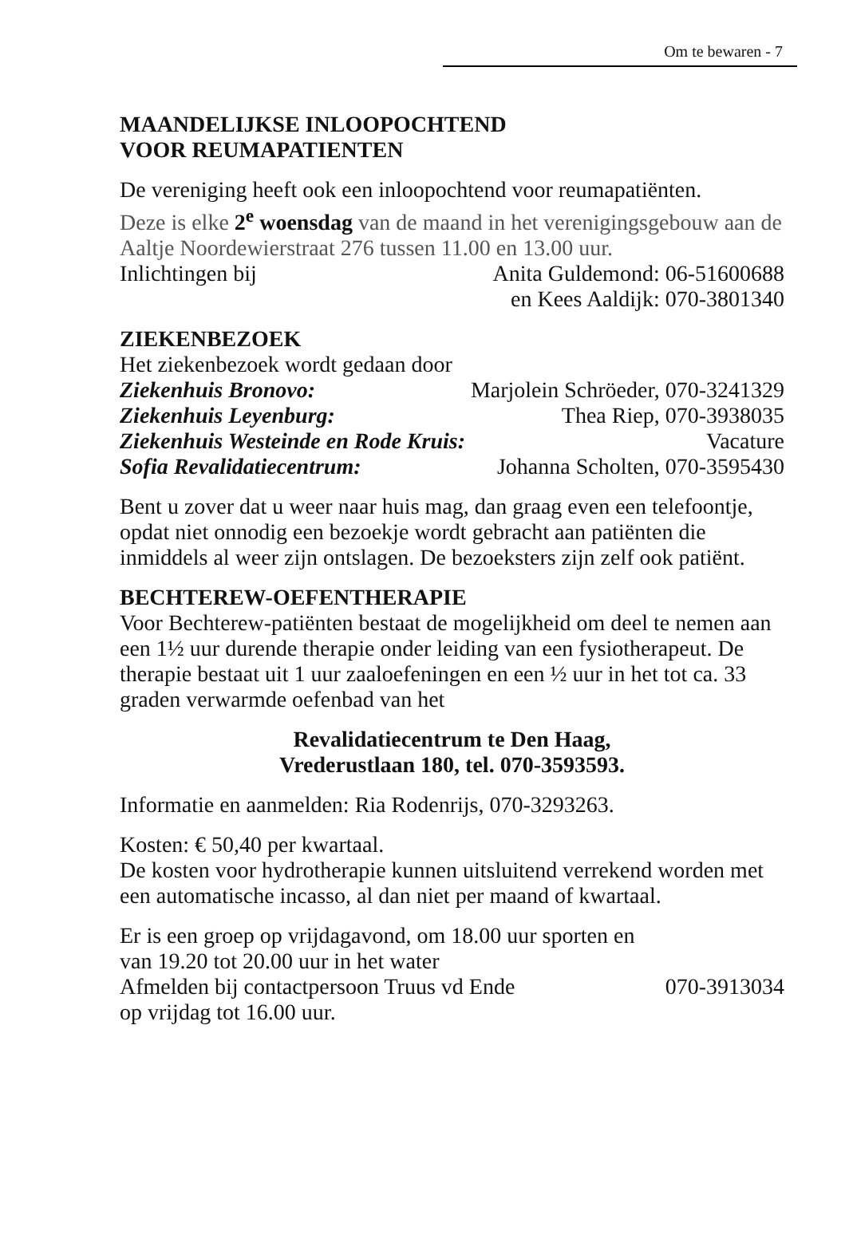Om te bewaren - 7
MAANDELIJKSE INLOOPOCHTEND
VOOR REUMAPATIENTEN
De vereniging heeft ook een inloopochtend voor reumapatiënten.
Deze is elke 2<sup>e</sup> woensdag van de maand in het verenigingsgebouw aan de Aaltje Noordewierstraat 276 tussen 11.00 en 13.00 uur.
Inlichtingen bij Anita Guldemond: 06-51600688
en Kees Aaldijk: 070-3801340
ZIEKENBEZOEK
Het ziekenbezoek wordt gedaan door
Ziekenhuis Bronovo: Marjolein Schröeder, 070-3241329
Ziekenhuis Leyenburg: Thea Riep, 070-3938035
Ziekenhuis Westeinde en Rode Kruis: Vacature
Sofia Revalidatiecentrum: Johanna Scholten, 070-3595430
Bent u zover dat u weer naar huis mag, dan graag even een telefoontje, opdat niet onnodig een bezoekje wordt gebracht aan patiënten die inmiddels al weer zijn ontslagen. De bezoeksters zijn zelf ook patiënt.
BECHTEREW-OEFENTHERAPIE
Voor Bechterew-patiënten bestaat de mogelijkheid om deel te nemen aan een 1½ uur durende therapie onder leiding van een fysiotherapeut. De therapie bestaat uit 1 uur zaaloefeningen en een ½ uur in het tot ca. 33 graden verwarmde oefenbad van het
Revalidatiecentrum te Den Haag,
Vrederustlaan 180, tel. 070-3593593.
Informatie en aanmelden: Ria Rodenrijs, 070-3293263.
Kosten: € 50,40 per kwartaal.
De kosten voor hydrotherapie kunnen uitsluitend verrekend worden met een automatische incasso, al dan niet per maand of kwartaal.
Er is een groep op vrijdagavond, om 18.00 uur sporten en
van 19.20 tot 20.00 uur in het water
Afmelden bij contactpersoon Truus vd Ende 070-3913034
op vrijdag tot 16.00 uur.